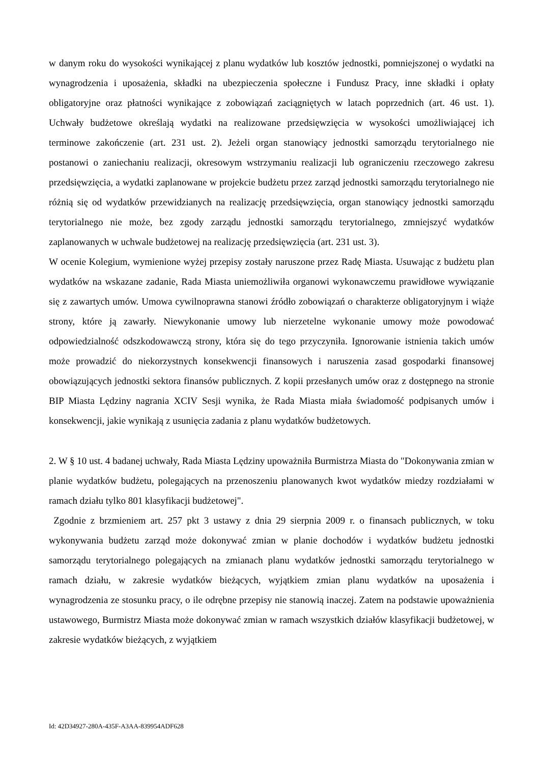w danym roku do wysokości wynikającej z planu wydatków lub kosztów jednostki, pomniejszonej o wydatki na wynagrodzenia i uposażenia, składki na ubezpieczenia społeczne i Fundusz Pracy, inne składki i opłaty obligatoryjne oraz płatności wynikające z zobowiązań zaciągniętych w latach poprzednich (art. 46 ust. 1). Uchwały budżetowe określają wydatki na realizowane przedsięwzięcia w wysokości umożliwiającej ich terminowe zakończenie (art. 231 ust. 2). Jeżeli organ stanowiący jednostki samorządu terytorialnego nie postanowi o zaniechaniu realizacji, okresowym wstrzymaniu realizacji lub ograniczeniu rzeczowego zakresu przedsięwzięcia, a wydatki zaplanowane w projekcie budżetu przez zarząd jednostki samorządu terytorialnego nie różnią się od wydatków przewidzianych na realizację przedsięwzięcia, organ stanowiący jednostki samorządu terytorialnego nie może, bez zgody zarządu jednostki samorządu terytorialnego, zmniejszyć wydatków zaplanowanych w uchwale budżetowej na realizację przedsięwzięcia (art. 231 ust. 3).
W ocenie Kolegium, wymienione wyżej przepisy zostały naruszone przez Radę Miasta. Usuwając z budżetu plan wydatków na wskazane zadanie, Rada Miasta uniemożliwiła organowi wykonawczemu prawidłowe wywiązanie się z zawartych umów. Umowa cywilnoprawna stanowi źródło zobowiązań o charakterze obligatoryjnym i wiąże strony, które ją zawarły. Niewykonanie umowy lub nierzetelne wykonanie umowy może powodować odpowiedzialność odszkodowawczą strony, która się do tego przyczyniła. Ignorowanie istnienia takich umów może prowadzić do niekorzystnych konsekwencji finansowych i naruszenia zasad gospodarki finansowej obowiązujących jednostki sektora finansów publicznych. Z kopii przesłanych umów oraz z dostępnego na stronie BIP Miasta Lędziny nagrania XCIV Sesji wynika, że Rada Miasta miała świadomość podpisanych umów i konsekwencji, jakie wynikają z usunięcia zadania z planu wydatków budżetowych.
2. W § 10 ust. 4 badanej uchwały, Rada Miasta Lędziny upoważniła Burmistrza Miasta do "Dokonywania zmian w planie wydatków budżetu, polegających na przenoszeniu planowanych kwot wydatków miedzy rozdziałami w ramach działu tylko 801 klasyfikacji budżetowej".
Zgodnie z brzmieniem art. 257 pkt 3 ustawy z dnia 29 sierpnia 2009 r. o finansach publicznych, w toku wykonywania budżetu zarząd może dokonywać zmian w planie dochodów i wydatków budżetu jednostki samorządu terytorialnego polegających na zmianach planu wydatków jednostki samorządu terytorialnego w ramach działu, w zakresie wydatków bieżących, wyjątkiem zmian planu wydatków na uposażenia i wynagrodzenia ze stosunku pracy, o ile odrębne przepisy nie stanowią inaczej. Zatem na podstawie upoważnienia ustawowego, Burmistrz Miasta może dokonywać zmian w ramach wszystkich działów klasyfikacji budżetowej, w zakresie wydatków bieżących, z wyjątkiem
Id: 42D34927-280A-435F-A3AA-839954ADF628